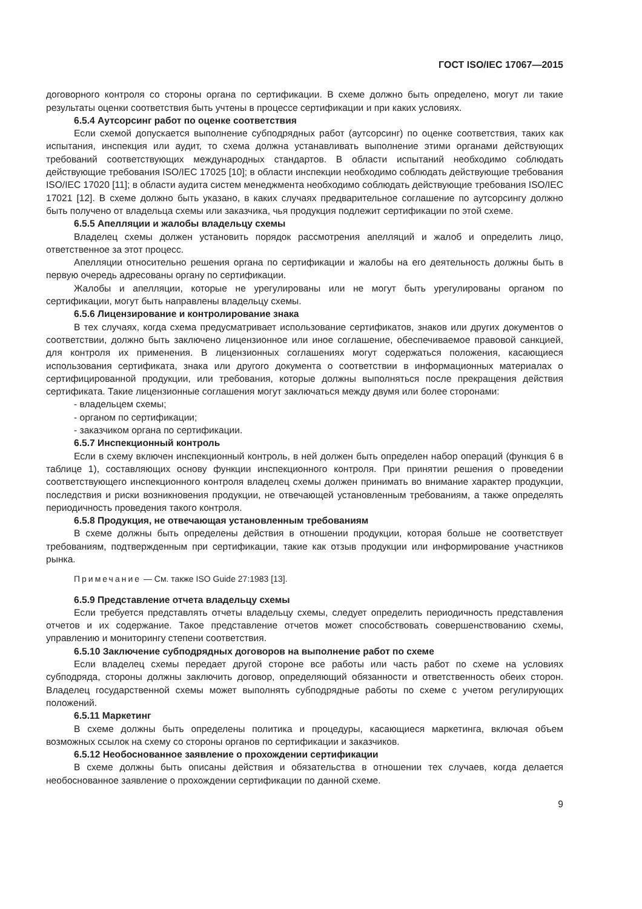ГОСТ ISO/IEC 17067—2015
договорного контроля со стороны органа по сертификации. В схеме должно быть определено, могут ли такие результаты оценки соответствия быть учтены в процессе сертификации и при каких условиях.
6.5.4 Аутсорсинг работ по оценке соответствия
Если схемой допускается выполнение субподрядных работ (аутсорсинг) по оценке соответствия, таких как испытания, инспекция или аудит, то схема должна устанавливать выполнение этими органами действующих требований соответствующих международных стандартов. В области испытаний необходимо соблюдать действующие требования ISO/IEC 17025 [10]; в области инспекции необходимо соблюдать действующие требования ISO/IEC 17020 [11]; в области аудита систем менеджмента необходимо соблюдать действующие требования ISO/IEC 17021 [12]. В схеме должно быть указано, в каких случаях предварительное соглашение по аутсорсингу должно быть получено от владельца схемы или заказчика, чья продукция подлежит сертификации по этой схеме.
6.5.5 Апелляции и жалобы владельцу схемы
Владелец схемы должен установить порядок рассмотрения апелляций и жалоб и определить лицо, ответственное за этот процесс.
Апелляции относительно решения органа по сертификации и жалобы на его деятельность должны быть в первую очередь адресованы органу по сертификации.
Жалобы и апелляции, которые не урегулированы или не могут быть урегулированы органом по сертификации, могут быть направлены владельцу схемы.
6.5.6 Лицензирование и контролирование знака
В тех случаях, когда схема предусматривает использование сертификатов, знаков или других документов о соответствии, должно быть заключено лицензионное или иное соглашение, обеспечиваемое правовой санкцией, для контроля их применения. В лицензионных соглашениях могут содержаться положения, касающиеся использования сертификата, знака или другого документа о соответствии в информационных материалах о сертифицированной продукции, или требования, которые должны выполняться после прекращения действия сертификата. Такие лицензионные соглашения могут заключаться между двумя или более сторонами:
- владельцем схемы;
- органом по сертификации;
- заказчиком органа по сертификации.
6.5.7 Инспекционный контроль
Если в схему включен инспекционный контроль, в ней должен быть определен набор операций (функция 6 в таблице 1), составляющих основу функции инспекционного контроля. При принятии решения о проведении соответствующего инспекционного контроля владелец схемы должен принимать во внимание характер продукции, последствия и риски возникновения продукции, не отвечающей установленным требованиям, а также определять периодичность проведения такого контроля.
6.5.8 Продукция, не отвечающая установленным требованиям
В схеме должны быть определены действия в отношении продукции, которая больше не соответствует требованиям, подтвержденным при сертификации, такие как отзыв продукции или информирование участников рынка.
Примечание — См. также ISO Guide 27:1983 [13].
6.5.9 Представление отчета владельцу схемы
Если требуется представлять отчеты владельцу схемы, следует определить периодичность представления отчетов и их содержание. Такое представление отчетов может способствовать совершенствованию схемы, управлению и мониторингу степени соответствия.
6.5.10 Заключение субподрядных договоров на выполнение работ по схеме
Если владелец схемы передает другой стороне все работы или часть работ по схеме на условиях субподряда, стороны должны заключить договор, определяющий обязанности и ответственность обеих сторон. Владелец государственной схемы может выполнять субподрядные работы по схеме с учетом регулирующих положений.
6.5.11 Маркетинг
В схеме должны быть определены политика и процедуры, касающиеся маркетинга, включая объем возможных ссылок на схему со стороны органов по сертификации и заказчиков.
6.5.12 Необоснованное заявление о прохождении сертификации
В схеме должны быть описаны действия и обязательства в отношении тех случаев, когда делается необоснованное заявление о прохождении сертификации по данной схеме.
9